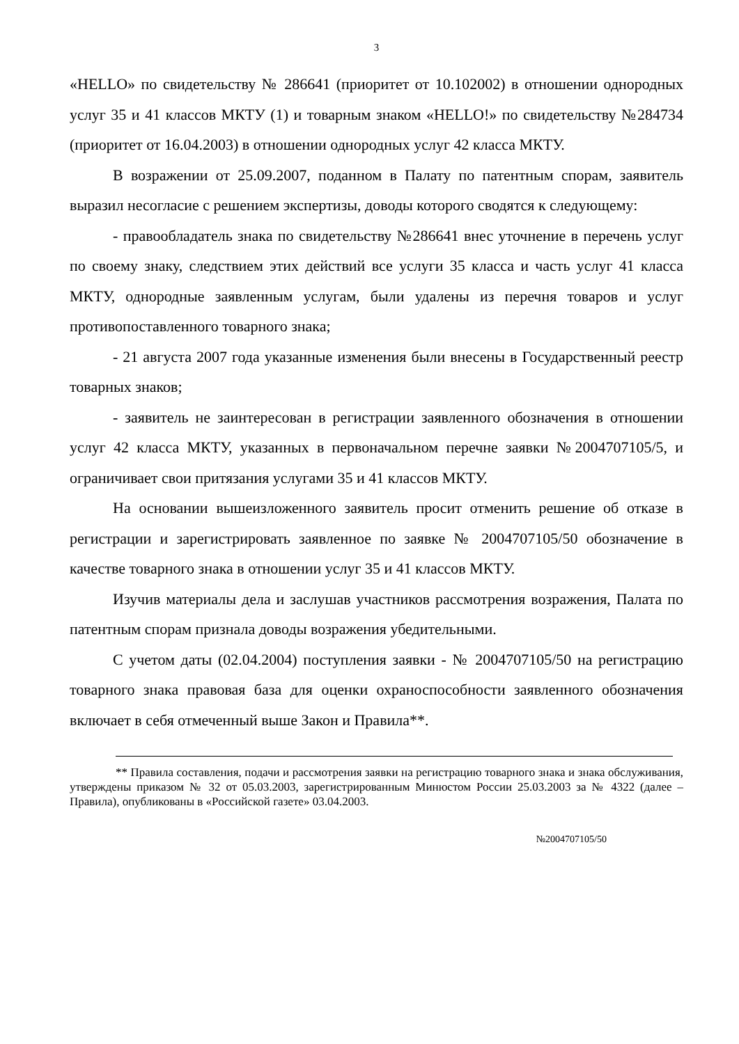3
«HELLO» по свидетельству № 286641 (приоритет от 10.102002) в отношении однородных услуг 35 и 41 классов МКТУ (1) и товарным знаком «HELLO!» по свидетельству №284734 (приоритет от 16.04.2003) в отношении однородных услуг 42 класса МКТУ.
В возражении от 25.09.2007, поданном в Палату по патентным спорам, заявитель выразил несогласие с решением экспертизы, доводы которого сводятся к следующему:
- правообладатель знака по свидетельству №286641 внес уточнение в перечень услуг по своему знаку, следствием этих действий все услуги 35 класса и часть услуг 41 класса МКТУ, однородные заявленным услугам, были удалены из перечня товаров и услуг противопоставленного товарного знака;
- 21 августа 2007 года указанные изменения были внесены в Государственный реестр товарных знаков;
- заявитель не заинтересован в регистрации заявленного обозначения в отношении услуг 42 класса МКТУ, указанных в первоначальном перечне заявки №2004707105/5, и ограничивает свои притязания услугами 35 и 41 классов МКТУ.
На основании вышеизложенного заявитель просит отменить решение об отказе в регистрации и зарегистрировать заявленное по заявке № 2004707105/50 обозначение в качестве товарного знака в отношении услуг 35 и 41 классов МКТУ.
Изучив материалы дела и заслушав участников рассмотрения возражения, Палата по патентным спорам признала доводы возражения убедительными.
С учетом даты (02.04.2004) поступления заявки - № 2004707105/50 на регистрацию товарного знака правовая база для оценки охраноспособности заявленного обозначения включает в себя отмеченный выше Закон и Правила**.
** Правила составления, подачи и рассмотрения заявки на регистрацию товарного знака и знака обслуживания, утверждены приказом № 32 от 05.03.2003, зарегистрированным Минюстом России 25.03.2003 за № 4322 (далее – Правила), опубликованы в «Российской газете» 03.04.2003.
№2004707105/50